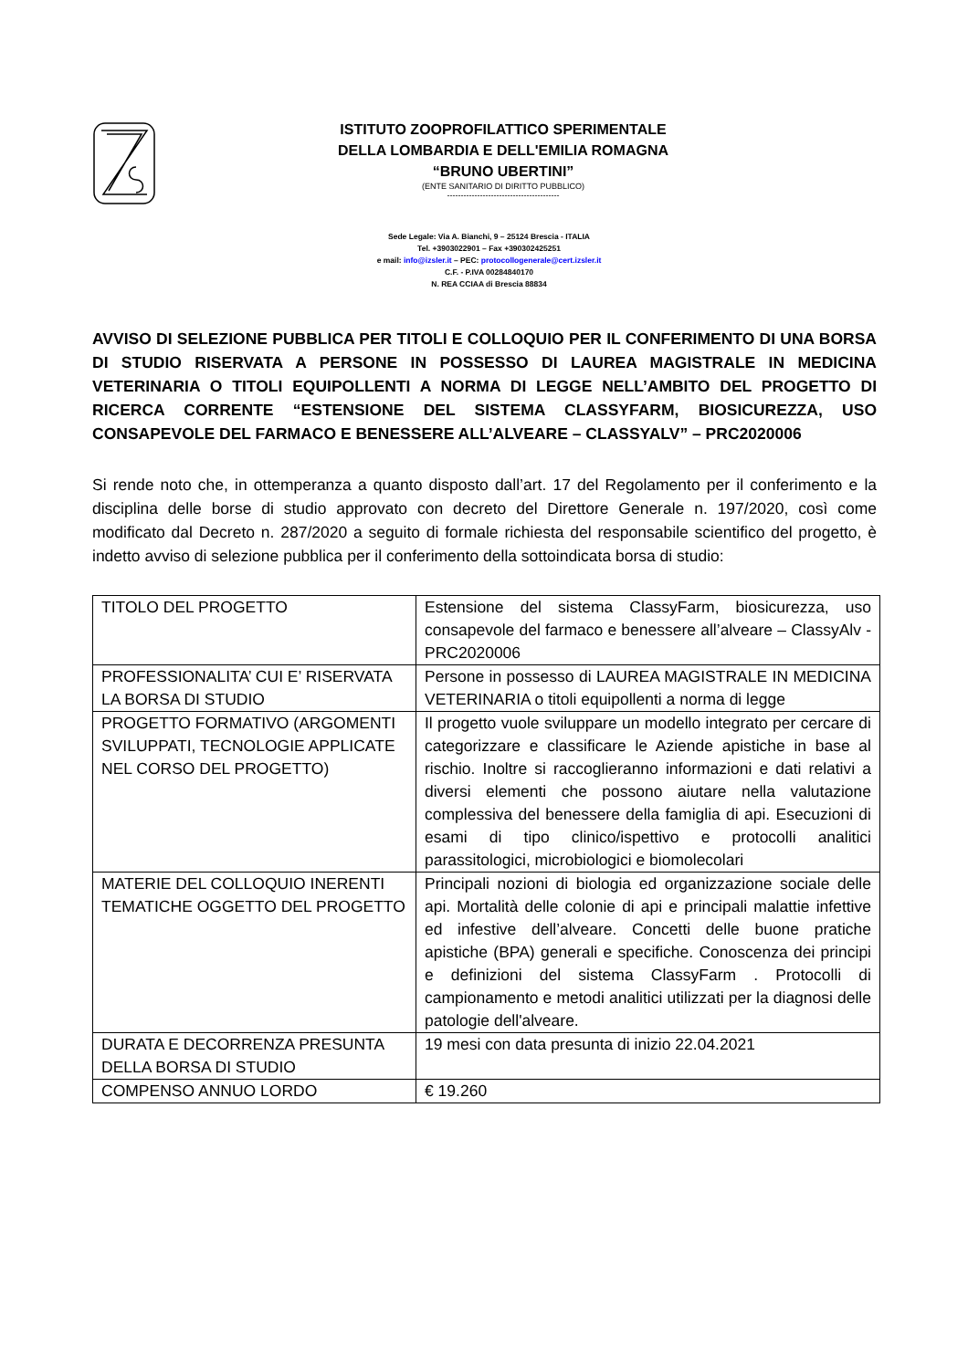ISTITUTO ZOOPROFILATTICO SPERIMENTALE
DELLA LOMBARDIA E DELL'EMILIA ROMAGNA
“BRUNO UBERTINI”
(ENTE SANITARIO DI DIRITTO PUBBLICO)
-----------------------------------------
Sede Legale: Via A. Bianchi, 9 – 25124 Brescia - ITALIA
Tel. +3903022901 – Fax +390302425251
e mail: info@izsler.it – PEC: protocollogenerale@cert.izsler.it
C.F. - P.IVA 00284840170
N. REA CCIAA di Brescia 88834
AVVISO DI SELEZIONE PUBBLICA PER TITOLI E COLLOQUIO PER IL CONFERIMENTO DI UNA BORSA DI STUDIO RISERVATA A PERSONE IN POSSESSO DI LAUREA MAGISTRALE IN MEDICINA VETERINARIA O TITOLI EQUIPOLLENTI A NORMA DI LEGGE NELL’AMBITO DEL PROGETTO DI RICERCA CORRENTE “ESTENSIONE DEL SISTEMA CLASSYFARM, BIOSICUREZZA, USO CONSAPEVOLE DEL FARMACO E BENESSERE ALL’ALVEARE – CLASSYALV” – PRC2020006
Si rende noto che, in ottemperanza a quanto disposto dall’art. 17 del Regolamento per il conferimento e la disciplina delle borse di studio approvato con decreto del Direttore Generale n. 197/2020, così come modificato dal Decreto n. 287/2020 a seguito di formale richiesta del responsabile scientifico del progetto, è indetto avviso di selezione pubblica per il conferimento della sottoindicata borsa di studio:
| TITOLO DEL PROGETTO | Estensione del sistema ClassyFarm, biosicurezza, uso consapevole del farmaco e benessere all’alveare – ClassyAlv - PRC2020006 |
| PROFESSIONALITA’ CUI E’ RISERVATA LA BORSA DI STUDIO | Persone in possesso di LAUREA MAGISTRALE IN MEDICINA VETERINARIA o titoli equipollenti a norma di legge |
| PROGETTO FORMATIVO (ARGOMENTI SVILUPPATI, TECNOLOGIE APPLICATE NEL CORSO DEL PROGETTO) | Il progetto vuole sviluppare un modello integrato per cercare di categorizzare e classificare le Aziende apistiche in base al rischio. Inoltre si raccoglieranno informazioni e dati relativi a diversi elementi che possono aiutare nella valutazione complessiva del benessere della famiglia di api. Esecuzioni di esami di tipo clinico/ispettivo e protocolli analitici parassitologici, microbiologici e biomolecolari |
| MATERIE DEL COLLOQUIO INERENTI TEMATICHE OGGETTO DEL PROGETTO | Principali nozioni di biologia ed organizzazione sociale delle api. Mortalità delle colonie di api e principali malattie infettive ed infestive dell’alveare. Concetti delle buone pratiche apistiche (BPA) generali e specifiche. Conoscenza dei principi e definizioni del sistema ClassyFarm . Protocolli di campionamento e metodi analitici utilizzati per la diagnosi delle patologie dell'alveare. |
| DURATA E DECORRENZA PRESUNTA DELLA BORSA DI STUDIO | 19 mesi con data presunta di inizio 22.04.2021 |
| COMPENSO ANNUO LORDO | € 19.260 |